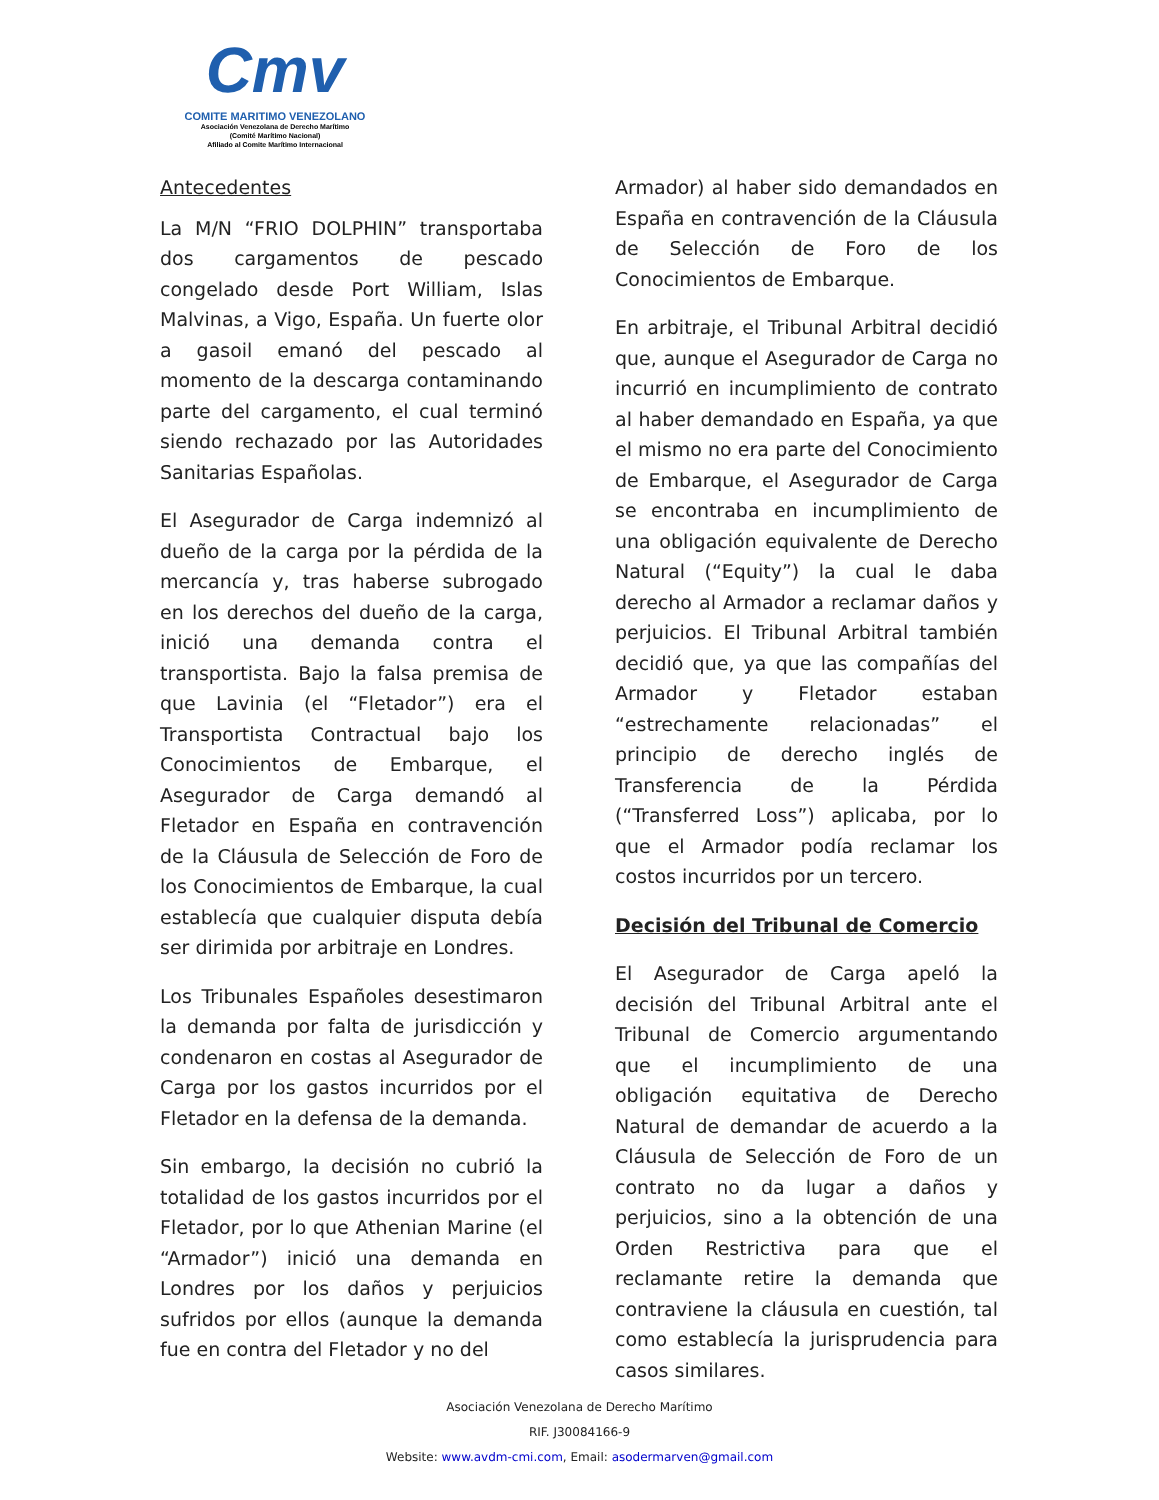Cmv
COMITE MARITIMO VENEZOLANO
Asociación Venezolana de Derecho Marítimo
(Comité Marítimo Nacional)
Afiliado al Comite Marítimo Internacional
Antecedentes
La M/N “FRIO DOLPHIN” transportaba dos cargamentos de pescado congelado desde Port William, Islas Malvinas, a Vigo, España. Un fuerte olor a gasoil emanó del pescado al momento de la descarga contaminando parte del cargamento, el cual terminó siendo rechazado por las Autoridades Sanitarias Españolas.
El Asegurador de Carga indemnizó al dueño de la carga por la pérdida de la mercancía y, tras haberse subrogado en los derechos del dueño de la carga, inició una demanda contra el transportista. Bajo la falsa premisa de que Lavinia (el “Fletador”) era el Transportista Contractual bajo los Conocimientos de Embarque, el Asegurador de Carga demandó al Fletador en España en contravención de la Cláusula de Selección de Foro de los Conocimientos de Embarque, la cual establecía que cualquier disputa debía ser dirimida por arbitraje en Londres.
Los Tribunales Españoles desestimaron la demanda por falta de jurisdicción y condenaron en costas al Asegurador de Carga por los gastos incurridos por el Fletador en la defensa de la demanda.
Sin embargo, la decisión no cubrió la totalidad de los gastos incurridos por el Fletador, por lo que Athenian Marine (el “Armador”) inició una demanda en Londres por los daños y perjuicios sufridos por ellos (aunque la demanda fue en contra del Fletador y no del
Armador) al haber sido demandados en España en contravención de la Cláusula de Selección de Foro de los Conocimientos de Embarque.
En arbitraje, el Tribunal Arbitral decidió que, aunque el Asegurador de Carga no incurrió en incumplimiento de contrato al haber demandado en España, ya que el mismo no era parte del Conocimiento de Embarque, el Asegurador de Carga se encontraba en incumplimiento de una obligación equivalente de Derecho Natural (“Equity”) la cual le daba derecho al Armador a reclamar daños y perjuicios. El Tribunal Arbitral también decidió que, ya que las compañías del Armador y Fletador estaban “estrechamente relacionadas” el principio de derecho inglés de Transferencia de la Pérdida (“Transferred Loss”) aplicaba, por lo que el Armador podía reclamar los costos incurridos por un tercero.
Decisión del Tribunal de Comercio
El Asegurador de Carga apeló la decisión del Tribunal Arbitral ante el Tribunal de Comercio argumentando que el incumplimiento de una obligación equitativa de Derecho Natural de demandar de acuerdo a la Cláusula de Selección de Foro de un contrato no da lugar a daños y perjuicios, sino a la obtención de una Orden Restrictiva para que el reclamante retire la demanda que contraviene la cláusula en cuestión, tal como establecía la jurisprudencia para casos similares.
Asociación Venezolana de Derecho Marítimo
RIF. J30084166-9
Website: www.avdm-cmi.com, Email: asodermarven@gmail.com